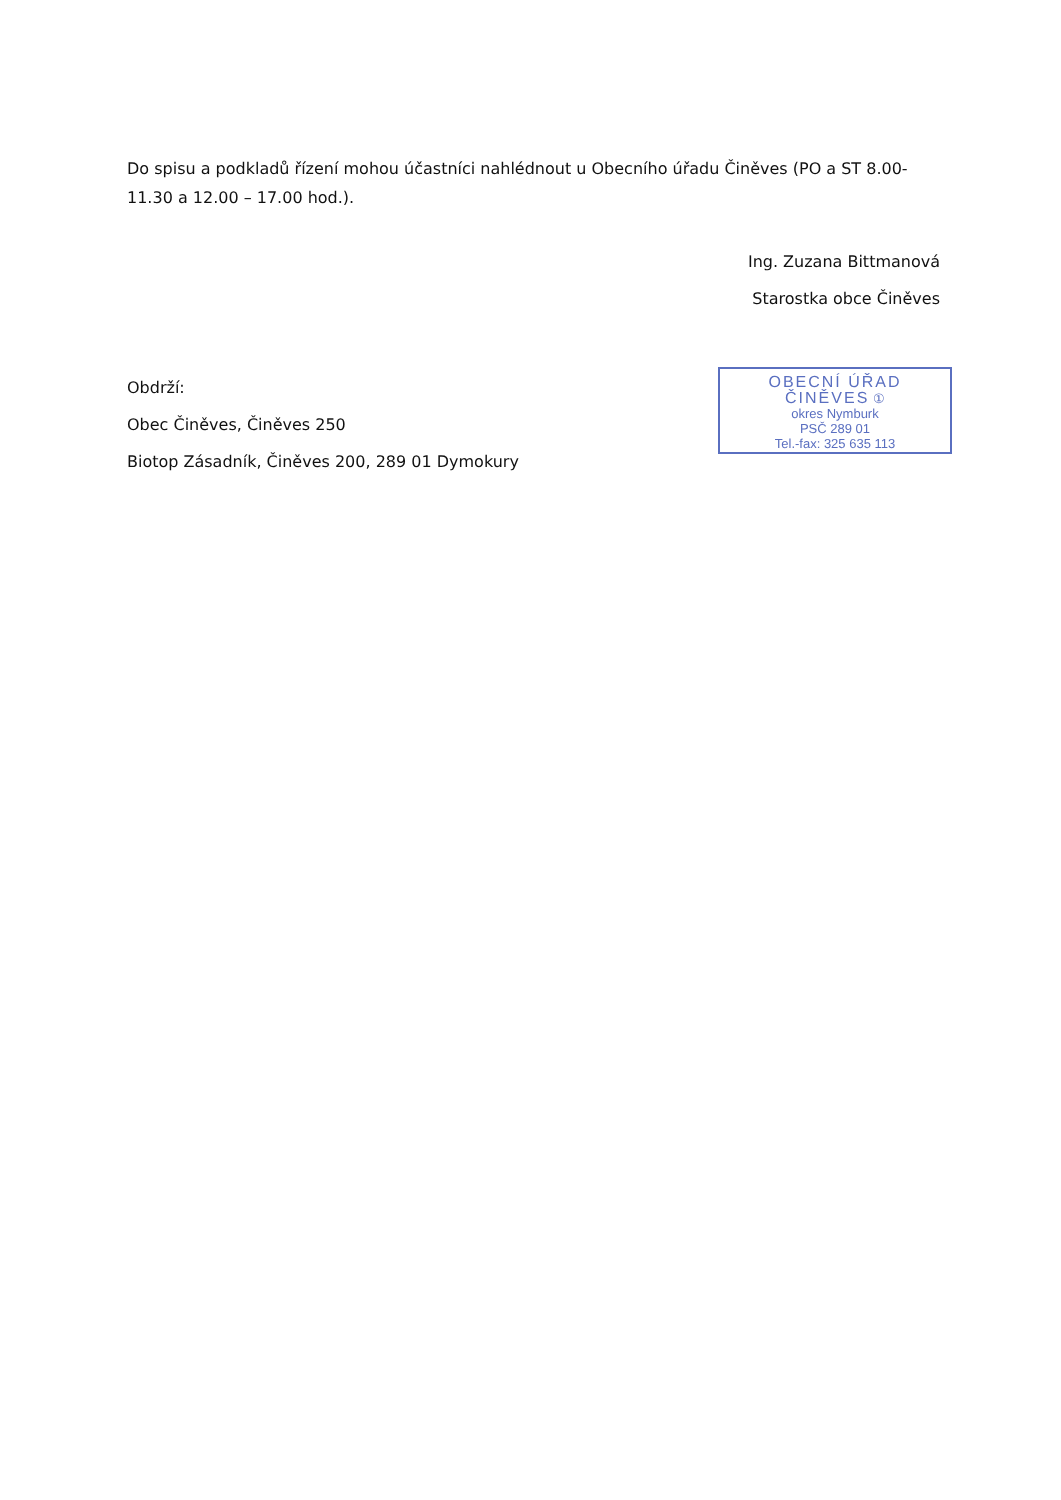Do spisu a podkladů řízení mohou účastníci nahlédnout u Obecního úřadu Činěves (PO a ST 8.00-11.30 a 12.00 – 17.00 hod.).
Ing. Zuzana Bittmanová
Starostka obce Činěves
Obdrží:
Obec Činěves, Činěves 250
Biotop Zásadník, Činěves 200, 289 01 Dymokury
OBECNÍ ÚŘAD
ČINĚVES ①
okres Nymburk
PSČ 289 01
Tel.-fax: 325 635 113